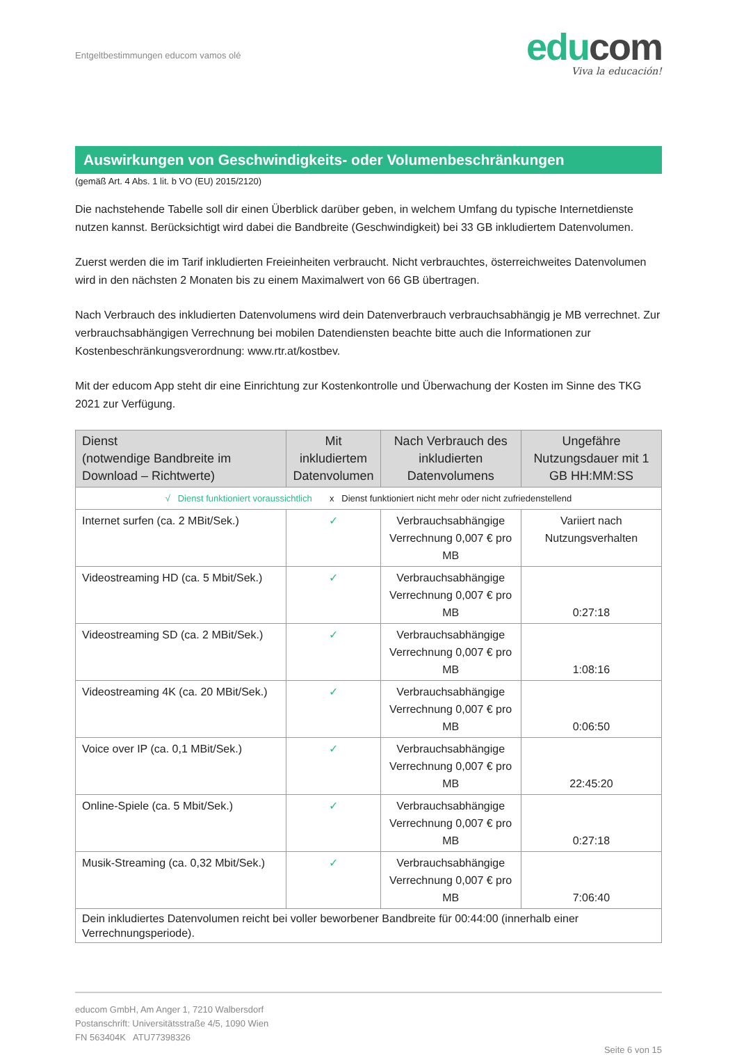Entgeltbestimmungen educom vamos olé
educom
Viva la educación!
Auswirkungen von Geschwindigkeits- oder Volumenbeschränkungen
(gemäß Art. 4 Abs. 1 lit. b VO (EU) 2015/2120)
Die nachstehende Tabelle soll dir einen Überblick darüber geben, in welchem Umfang du typische Internetdienste nutzen kannst. Berücksichtigt wird dabei die Bandbreite (Geschwindigkeit) bei 33 GB inkludiertem Datenvolumen.
Zuerst werden die im Tarif inkludierten Freieinheiten verbraucht. Nicht verbrauchtes, österreichweites Datenvolumen wird in den nächsten 2 Monaten bis zu einem Maximalwert von 66 GB übertragen.
Nach Verbrauch des inkludierten Datenvolumens wird dein Datenverbrauch verbrauchsabhängig je MB verrechnet. Zur verbrauchsabhängigen Verrechnung bei mobilen Datendiensten beachte bitte auch die Informationen zur Kostenbeschränkungsverordnung: www.rtr.at/kostbev.
Mit der educom App steht dir eine Einrichtung zur Kostenkontrolle und Überwachung der Kosten im Sinne des TKG 2021 zur Verfügung.
| Dienst (notwendige Bandbreite im Download – Richtwerte) | Mit inkludiertem Datenvolumen | Nach Verbrauch des inkludierten Datenvolumens | Ungefähre Nutzungsdauer mit 1 GB HH:MM:SS |
| --- | --- | --- | --- |
| √ Dienst funktioniert voraussichtlich x Dienst funktioniert nicht mehr oder nicht zufriedenstellend | | | |
| Internet surfen (ca. 2 MBit/Sek.) | ✓ | Verbrauchsabhängige Verrechnung 0,007 € pro MB | Variiert nach Nutzungsverhalten |
| Videostreaming HD (ca. 5 Mbit/Sek.) | ✓ | Verbrauchsabhängige Verrechnung 0,007 € pro MB | 0:27:18 |
| Videostreaming SD (ca. 2 MBit/Sek.) | ✓ | Verbrauchsabhängige Verrechnung 0,007 € pro MB | 1:08:16 |
| Videostreaming 4K (ca. 20 MBit/Sek.) | ✓ | Verbrauchsabhängige Verrechnung 0,007 € pro MB | 0:06:50 |
| Voice over IP (ca. 0,1 MBit/Sek.) | ✓ | Verbrauchsabhängige Verrechnung 0,007 € pro MB | 22:45:20 |
| Online-Spiele (ca. 5 Mbit/Sek.) | ✓ | Verbrauchsabhängige Verrechnung 0,007 € pro MB | 0:27:18 |
| Musik-Streaming (ca. 0,32 Mbit/Sek.) | ✓ | Verbrauchsabhängige Verrechnung 0,007 € pro MB | 7:06:40 |
| Dein inkludiertes Datenvolumen reicht bei voller beworbener Bandbreite für 00:44:00 (innerhalb einer Verrechnungsperiode). | | | |
educom GmbH, Am Anger 1, 7210 Walbersdorf
Postanschrift: Universitätsstraße 4/5, 1090 Wien
FN 563404K ATU77398326
Seite 6 von 15